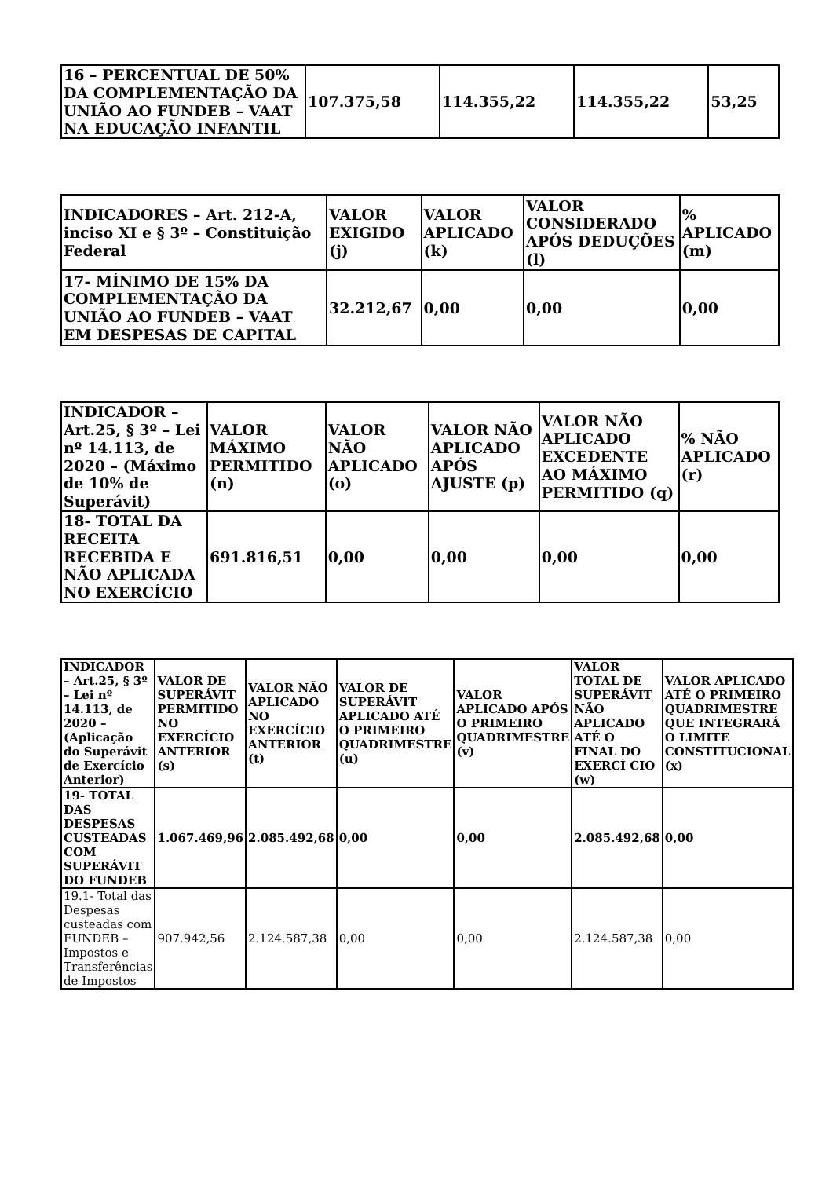| 16 – PERCENTUAL DE 50% DA COMPLEMENTAÇÃO DA UNIÃO AO FUNDEB – VAAT NA EDUCAÇÃO INFANTIL | 107.375,58 | 114.355,22 | 114.355,22 | 53,25 |
| INDICADORES – Art. 212-A, inciso XI e § 3º – Constituição Federal | VALOR EXIGIDO (j) | VALOR APLICADO (k) | VALOR CONSIDERADO APÓS DEDUÇÕES (l) | % APLICADO (m) |
| --- | --- | --- | --- | --- |
| 17- MÍNIMO DE 15% DA COMPLEMENTAÇÃO DA UNIÃO AO FUNDEB – VAAT EM DESPESAS DE CAPITAL | 32.212,67 | 0,00 | 0,00 | 0,00 |
| INDICADOR – Art.25, § 3º – Lei nº 14.113, de 2020 – (Máximo de 10% de Superávit) | VALOR MÁXIMO PERMITIDO (n) | VALOR NÃO APLICADO (o) | VALOR NÃO APLICADO APÓS AJUSTE (p) | VALOR NÃO APLICADO EXCEDENTE AO MÁXIMO PERMITIDO (q) | % NÃO APLICADO (r) |
| --- | --- | --- | --- | --- | --- |
| 18- TOTAL DA RECEITA RECEBIDA E NÃO APLICADA NO EXERCÍCIO | 691.816,51 | 0,00 | 0,00 | 0,00 | 0,00 |
| INDICADOR – Art.25, § 3º – Lei nº 14.113, de 2020 – (Aplicação do Superávit de Exercício Anterior) | VALOR DE SUPERÁVIT PERMITIDO NO EXERCÍCIO ANTERIOR (s) | VALOR NÃO APLICADO NO EXERCÍCIO ANTERIOR (t) | VALOR DE SUPERÁVIT APLICADO ATÉ O PRIMEIRO QUADRIMESTRE (u) | VALOR APLICADO APÓS O PRIMEIRO QUADRIMESTRE (v) | VALOR TOTAL DE SUPERÁVIT NÃO APLICADO ATÉ O FINAL DO EXERCÍ CIO (w) | VALOR APLICADO ATÉ O PRIMEIRO QUADRIMESTRE QUE INTEGRARÁ O LIMITE CONSTITUCIONAL (x) |
| --- | --- | --- | --- | --- | --- | --- |
| 19- TOTAL DAS DESPESAS CUSTEADAS COM SUPERÁVIT DO FUNDEB | 1.067.469,96 | 2.085.492,68 | 0,00 | 0,00 | 2.085.492,68 | 0,00 |
| 19.1- Total das Despesas custeadas com FUNDEB – Impostos e Transferências de Impostos | 907.942,56 | 2.124.587,38 | 0,00 | 0,00 | 2.124.587,38 | 0,00 |